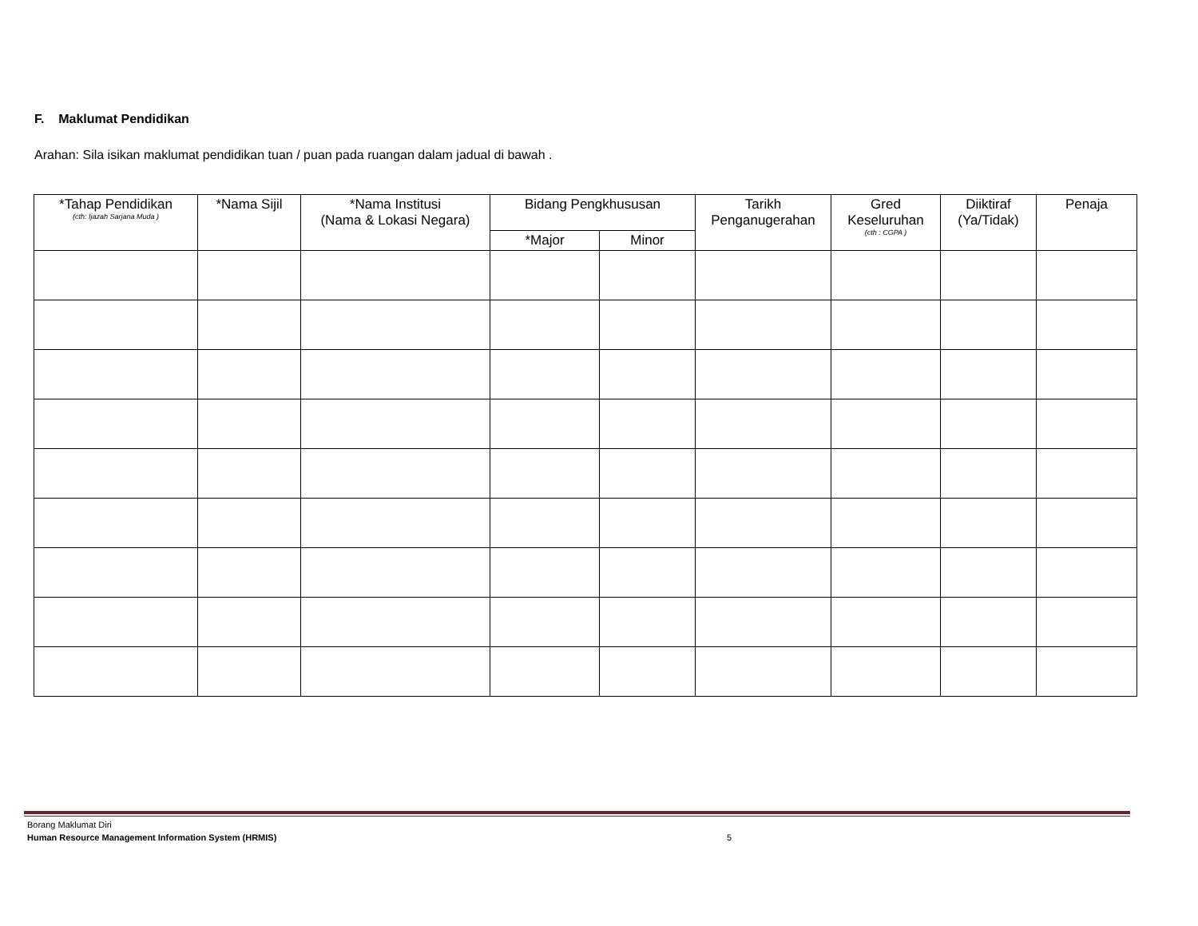F. Maklumat Pendidikan
Arahan: Sila isikan maklumat pendidikan tuan / puan pada ruangan dalam jadual di bawah .
| *Tahap Pendidikan (cth: Ijazah Sarjana Muda ) | *Nama Sijil | *Nama Institusi (Nama & Lokasi Negara) | Bidang Pengkhususan | | Tarikh Penganugerahan | Gred Keseluruhan (cth : CGPA ) | Diiktiraf (Ya/Tidak) | Penaja |
| --- | --- | --- | --- | --- | --- | --- | --- | --- |
| | | | *Major | Minor | | | | |
Borang Maklumat Diri
Human Resource Management Information System (HRMIS)
5